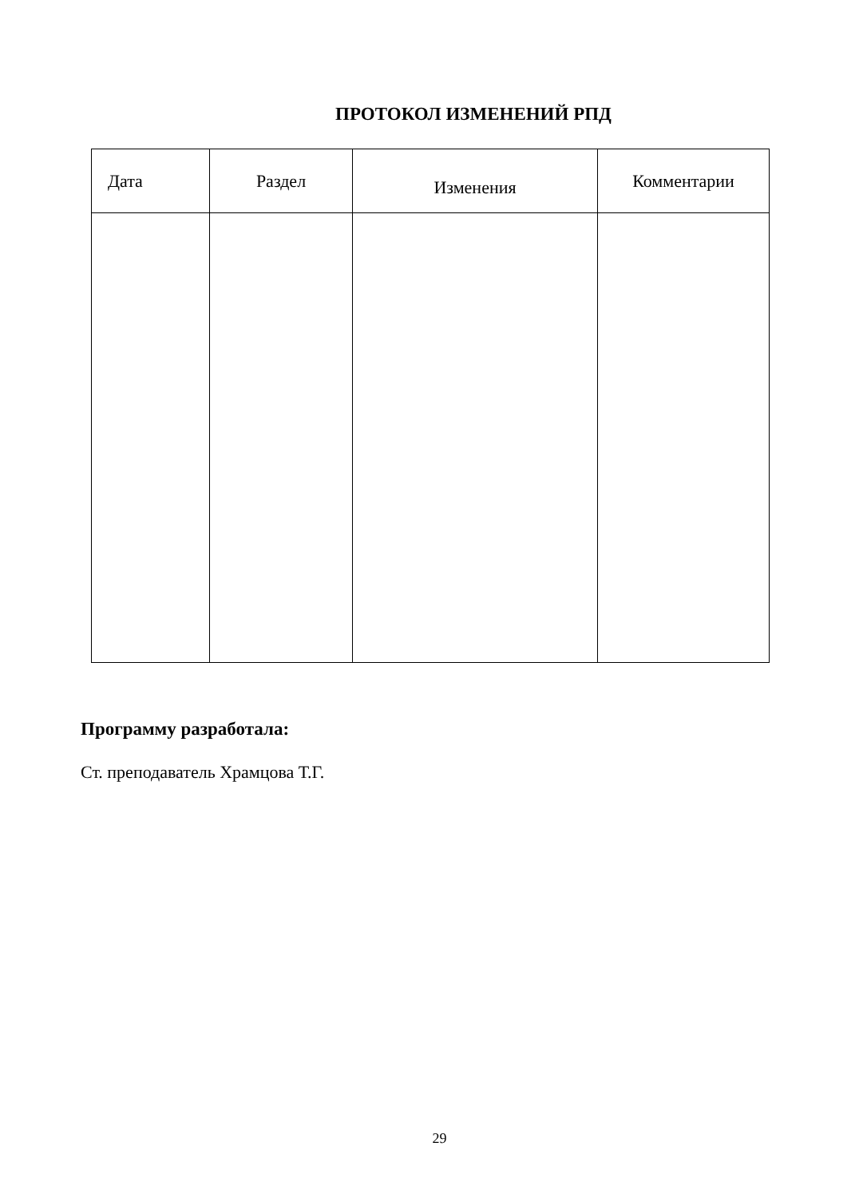ПРОТОКОЛ ИЗМЕНЕНИЙ РПД
| Дата | Раздел | Изменения | Комментарии |
| --- | --- | --- | --- |
Программу разработала:
Ст. преподаватель Храмцова Т.Г.
29